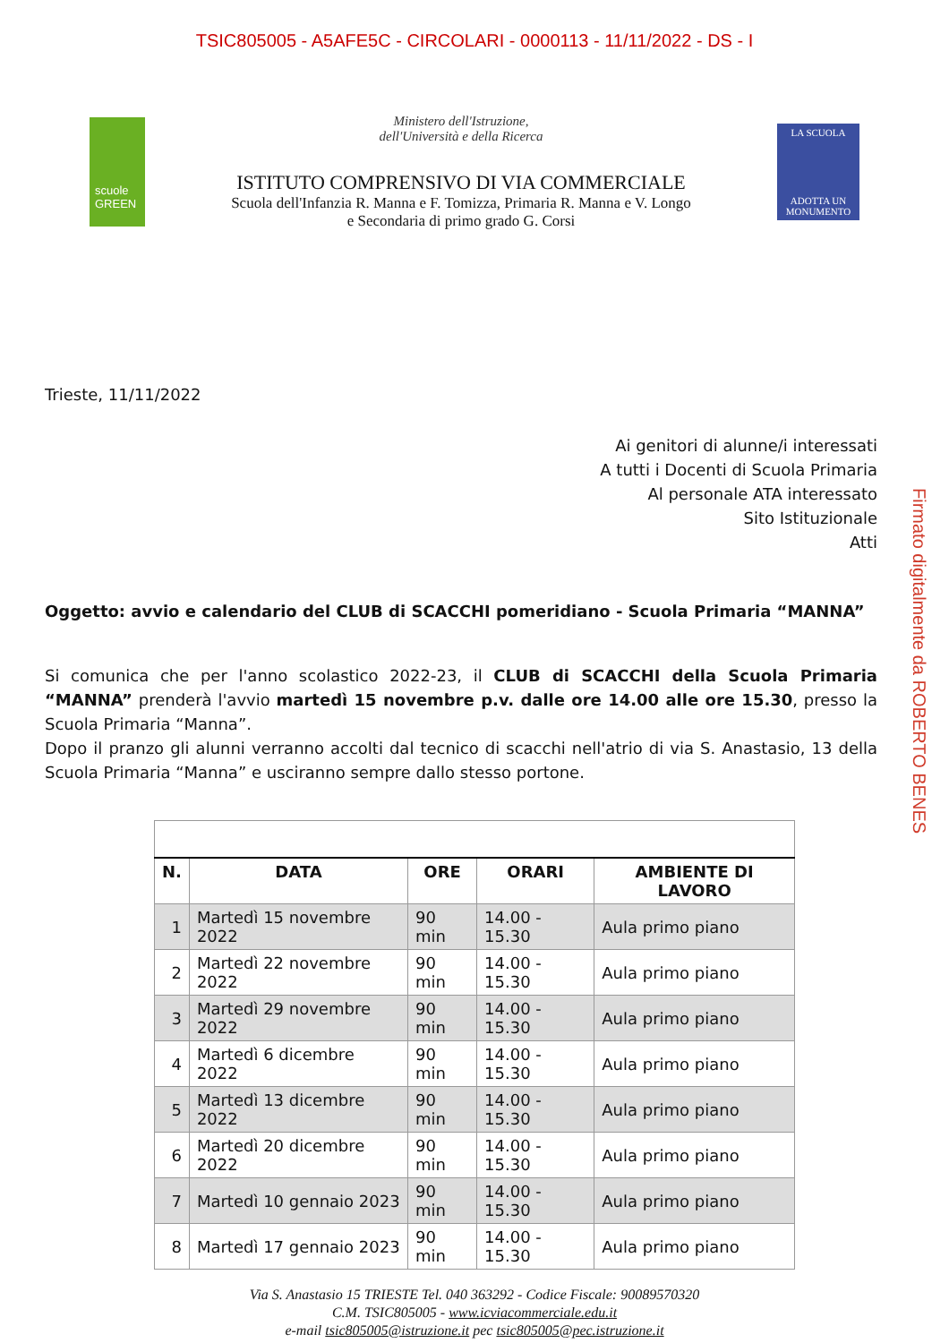TSIC805005 - A5AFE5C - CIRCOLARI - 0000113 - 11/11/2022 - DS - I
scuole
GREEN
Ministero dell'Istruzione,
dell'Università e della Ricerca
ISTITUTO COMPRENSIVO DI VIA COMMERCIALE
Scuola dell'Infanzia R. Manna e F. Tomizza, Primaria R. Manna e V. Longo
e Secondaria di primo grado G. Corsi
LA SCUOLA
ADOTTA UN
MONUMENTO
Trieste, 11/11/2022
Ai genitori di alunne/i interessati
A tutti i Docenti di Scuola Primaria
Al personale ATA interessato
Sito Istituzionale
Atti
Oggetto: avvio e calendario del CLUB di SCACCHI pomeridiano - Scuola Primaria “MANNA”
Si comunica che per l'anno scolastico 2022-23, il CLUB di SCACCHI della Scuola Primaria “MANNA” prenderà l'avvio martedì 15 novembre p.v. dalle ore 14.00 alle ore 15.30, presso la Scuola Primaria “Manna”.
Dopo il pranzo gli alunni verranno accolti dal tecnico di scacchi nell'atrio di via S. Anastasio, 13 della Scuola Primaria “Manna” e usciranno sempre dallo stesso portone.
Firmato digitalmente da ROBERTO BENES
| N. | DATA | ORE | ORARI | AMBIENTE DI LAVORO |
| --- | --- | --- | --- | --- |
| 1 | Martedì 15 novembre 2022 | 90 min | 14.00 - 15.30 | Aula primo piano |
| 2 | Martedì 22 novembre 2022 | 90 min | 14.00 - 15.30 | Aula primo piano |
| 3 | Martedì 29 novembre 2022 | 90 min | 14.00 - 15.30 | Aula primo piano |
| 4 | Martedì 6 dicembre 2022 | 90 min | 14.00 - 15.30 | Aula primo piano |
| 5 | Martedì 13 dicembre 2022 | 90 min | 14.00 - 15.30 | Aula primo piano |
| 6 | Martedì 20 dicembre 2022 | 90 min | 14.00 - 15.30 | Aula primo piano |
| 7 | Martedì 10 gennaio 2023 | 90 min | 14.00 - 15.30 | Aula primo piano |
| 8 | Martedì 17 gennaio 2023 | 90 min | 14.00 - 15.30 | Aula primo piano |
Via S. Anastasio 15 TRIESTE Tel. 040 363292 - Codice Fiscale: 90089570320
C.M. TSIC805005 - www.icviacommerciale.edu.it
e-mail tsic805005@istruzione.it pec tsic805005@pec.istruzione.it